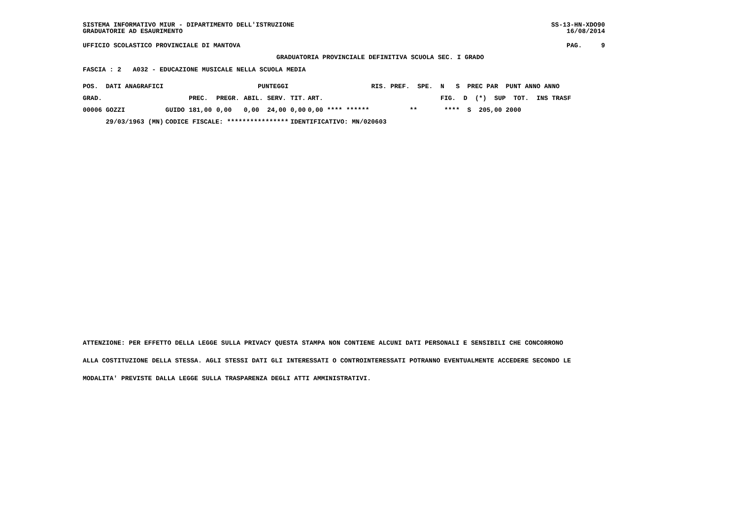SISTEMA INFORMATIVO MIUR - DIPARTIMENTO DELL'ISTRUZIONE GRADUATORIE AD ESAURIMENTO
SS-13-HN-XDO90 16/08/2014
UFFICIO SCOLASTICO PROVINCIALE DI MANTOVA
PAG. 9
GRADUATORIA PROVINCIALE DEFINITIVA SCUOLA SEC. I GRADO
FASCIA : 2 A032 - EDUCAZIONE MUSICALE NELLA SCUOLA MEDIA
| POS. DATI ANAGRAFICI | | PUNTEGGI | | | | | | RIS. PREF. SPE. N S PREC PAR PUNT ANNO ANNO |
| --- | --- | --- | --- | --- | --- | --- | --- | --- |
| GRAD. | | PREC. | PREGR. | ABIL. | SERV. | TIT. | ART. | FIG. D (*) SUP TOT. INS TRASF |
| 00006 GOZZI | GUIDO | 181,00 | 0,00 | 0,00 | 24,00 | 0,00 | 0,00 **** ****** | ** **** S 205,00 2000 |
| 29/03/1963 (MN) | CODICE FISCALE: **************** | | | | | IDENTIFICATIVO: MN/020603 | | |
ATTENZIONE: PER EFFETTO DELLA LEGGE SULLA PRIVACY QUESTA STAMPA NON CONTIENE ALCUNI DATI PERSONALI E SENSIBILI CHE CONCORRONO
ALLA COSTITUZIONE DELLA STESSA. AGLI STESSI DATI GLI INTERESSATI O CONTROINTERESSATI POTRANNO EVENTUALMENTE ACCEDERE SECONDO LE
MODALITA' PREVISTE DALLA LEGGE SULLA TRASPARENZA DEGLI ATTI AMMINISTRATIVI.